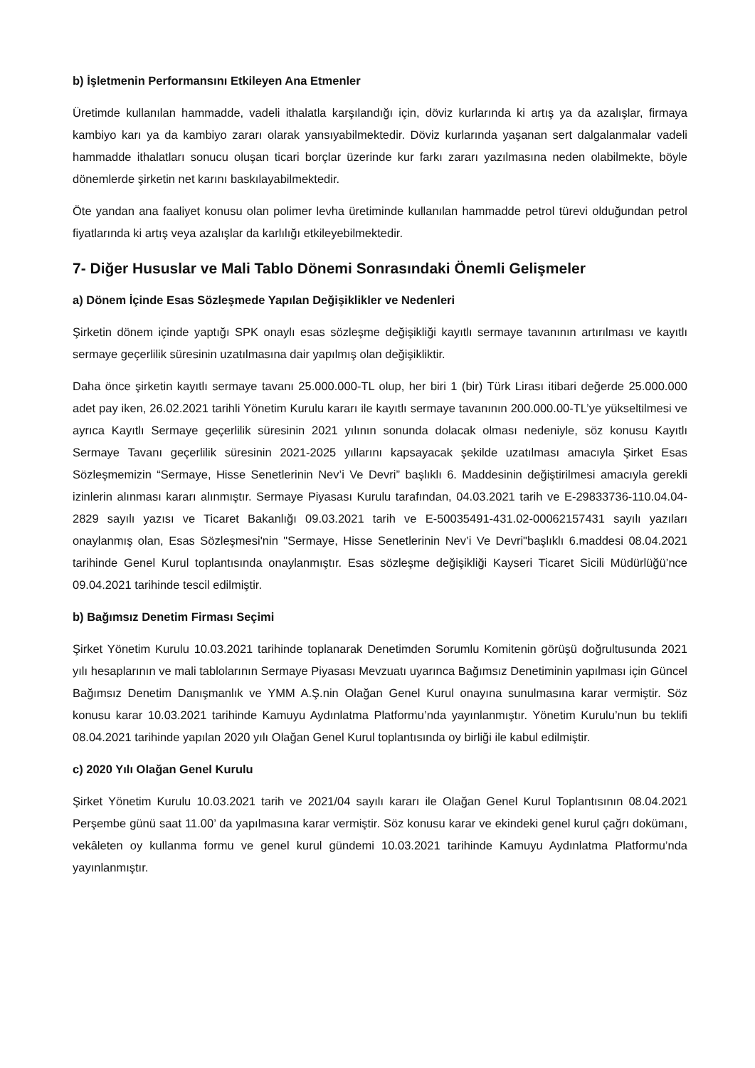b) İşletmenin Performansını Etkileyen Ana Etmenler
Üretimde kullanılan hammadde, vadeli ithalatla karşılandığı için, döviz kurlarında ki artış ya da azalışlar, firmaya kambiyo karı ya da kambiyo zararı olarak yansıyabilmektedir. Döviz kurlarında yaşanan sert dalgalanmalar vadeli hammadde ithalatları sonucu oluşan ticari borçlar üzerinde kur farkı zararı yazılmasına neden olabilmekte, böyle dönemlerde şirketin net karını baskılayabilmektedir.
Öte yandan ana faaliyet konusu olan polimer levha üretiminde kullanılan hammadde petrol türevi olduğundan petrol fiyatlarında ki artış veya azalışlar da karlılığı etkileyebilmektedir.
7- Diğer Hususlar ve Mali Tablo Dönemi Sonrasındaki Önemli Gelişmeler
a) Dönem İçinde Esas Sözleşmede Yapılan Değişiklikler ve Nedenleri
Şirketin dönem içinde yaptığı SPK onaylı esas sözleşme değişikliği kayıtlı sermaye tavanının artırılması ve kayıtlı sermaye geçerlilik süresinin uzatılmasına dair yapılmış olan değişikliktir.
Daha önce şirketin kayıtlı sermaye tavanı 25.000.000-TL olup, her biri 1 (bir) Türk Lirası itibari değerde 25.000.000 adet pay iken, 26.02.2021 tarihli Yönetim Kurulu kararı ile kayıtlı sermaye tavanının 200.000.00-TL’ye yükseltilmesi ve ayrıca Kayıtlı Sermaye geçerlilik süresinin 2021 yılının sonunda dolacak olması nedeniyle, söz konusu Kayıtlı Sermaye Tavanı geçerlilik süresinin 2021-2025 yıllarını kapsayacak şekilde uzatılması amacıyla Şirket Esas Sözleşmemizin “Sermaye, Hisse Senetlerinin Nev’i Ve Devri” başlıklı 6. Maddesinin değiştirilmesi amacıyla gerekli izinlerin alınması kararı alınmıştır. Sermaye Piyasası Kurulu tarafından, 04.03.2021 tarih ve E-29833736-110.04.04-2829 sayılı yazısı ve Ticaret Bakanlığı 09.03.2021 tarih ve E-50035491-431.02-00062157431 sayılı yazıları onaylanmış olan, Esas Sözleşmesi'nin "Sermaye, Hisse Senetlerinin Nev’i Ve Devri"başlıklı 6.maddesi 08.04.2021 tarihinde Genel Kurul toplantısında onaylanmıştır. Esas sözleşme değişikliği Kayseri Ticaret Sicili Müdürlüğü’nce 09.04.2021 tarihinde tescil edilmiştir.
b) Bağımsız Denetim Firması Seçimi
Şirket Yönetim Kurulu 10.03.2021 tarihinde toplanarak Denetimden Sorumlu Komitenin görüşü doğrultusunda 2021 yılı hesaplarının ve mali tablolarının Sermaye Piyasası Mevzuatı uyarınca Bağımsız Denetiminin yapılması için Güncel Bağımsız Denetim Danışmanlık ve YMM A.Ş.nin Olağan Genel Kurul onayına sunulmasına karar vermiştir. Söz konusu karar 10.03.2021 tarihinde Kamuyu Aydınlatma Platformu’nda yayınlanmıştır. Yönetim Kurulu’nun bu teklifi 08.04.2021 tarihinde yapılan 2020 yılı Olağan Genel Kurul toplantısında oy birliği ile kabul edilmiştir.
c) 2020 Yılı Olağan Genel Kurulu
Şirket Yönetim Kurulu 10.03.2021 tarih ve 2021/04 sayılı kararı ile Olağan Genel Kurul Toplantısının 08.04.2021 Perşembe günü saat 11.00’ da yapılmasına karar vermiştir. Söz konusu karar ve ekindeki genel kurul çağrı dokümanı, vekâleten oy kullanma formu ve genel kurul gündemi 10.03.2021 tarihinde Kamuyu Aydınlatma Platformu’nda yayınlanmıştır.